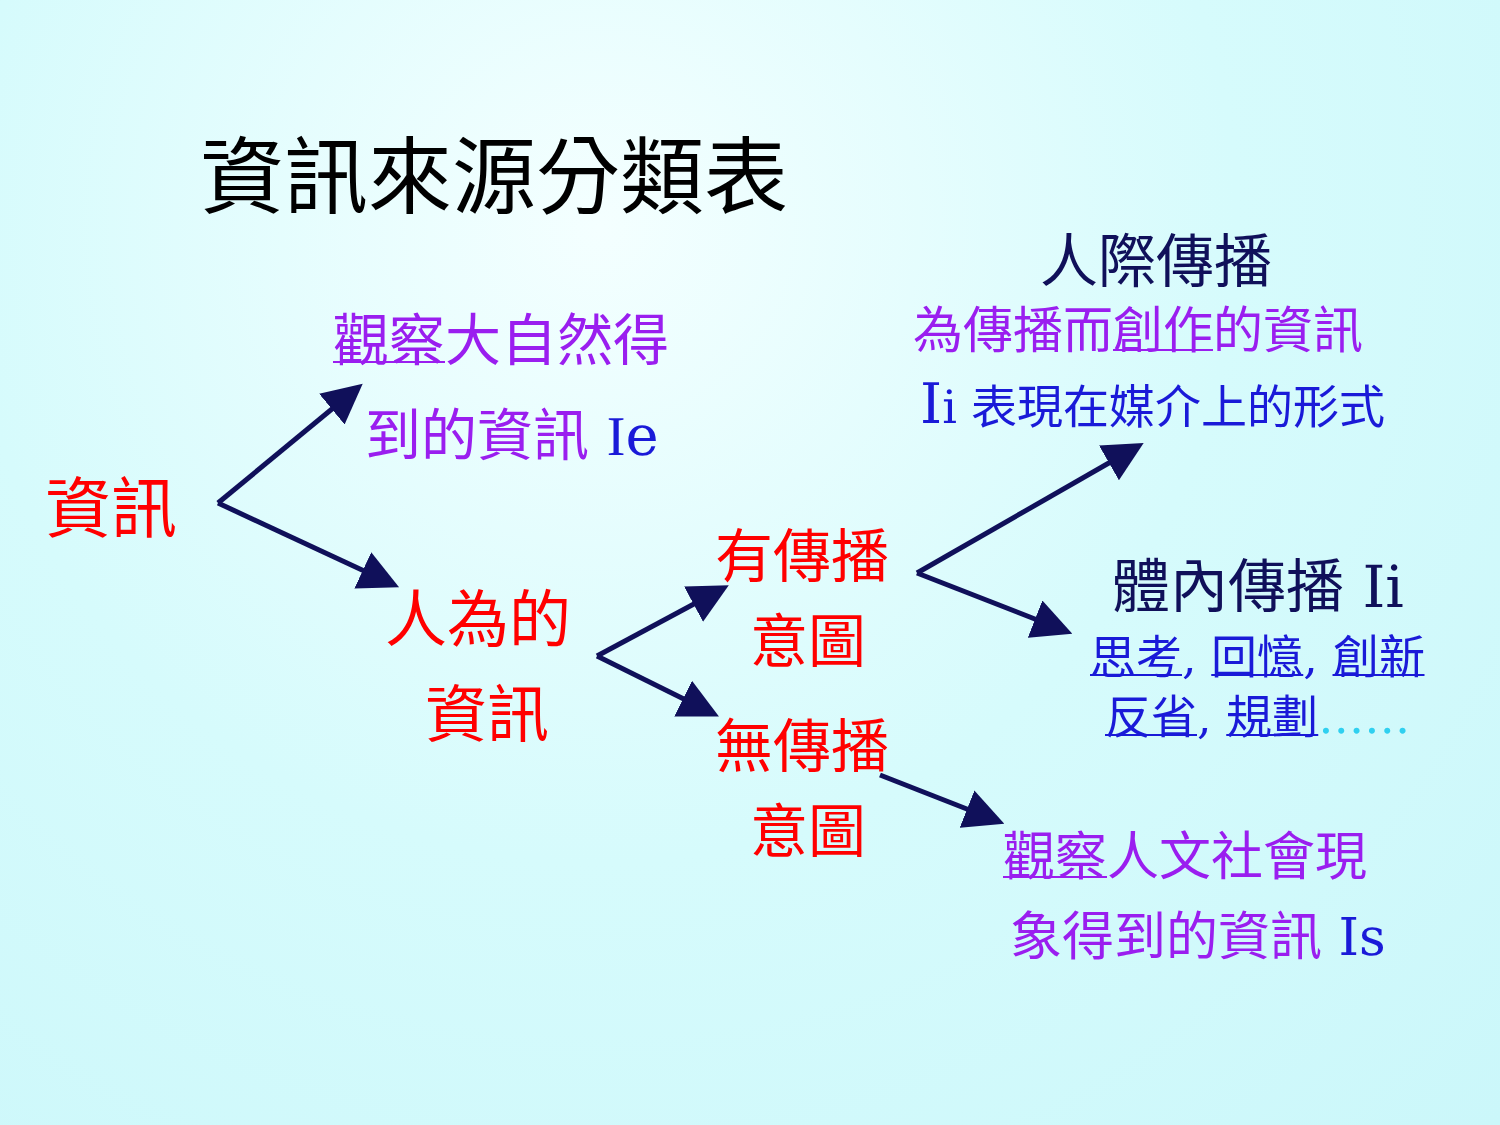資訊來源分類表
人際傳播
觀察大自然得
到的資訊 Ie
為傳播而創作的資訊
Ii 表現在媒介上的形式
資訊
人為的
資訊
有傳播
意圖
無傳播
意圖
體內傳播 Ii
思考, 回憶, 創新
反省, 規劃……
觀察人文社會現
象得到的資訊 Is